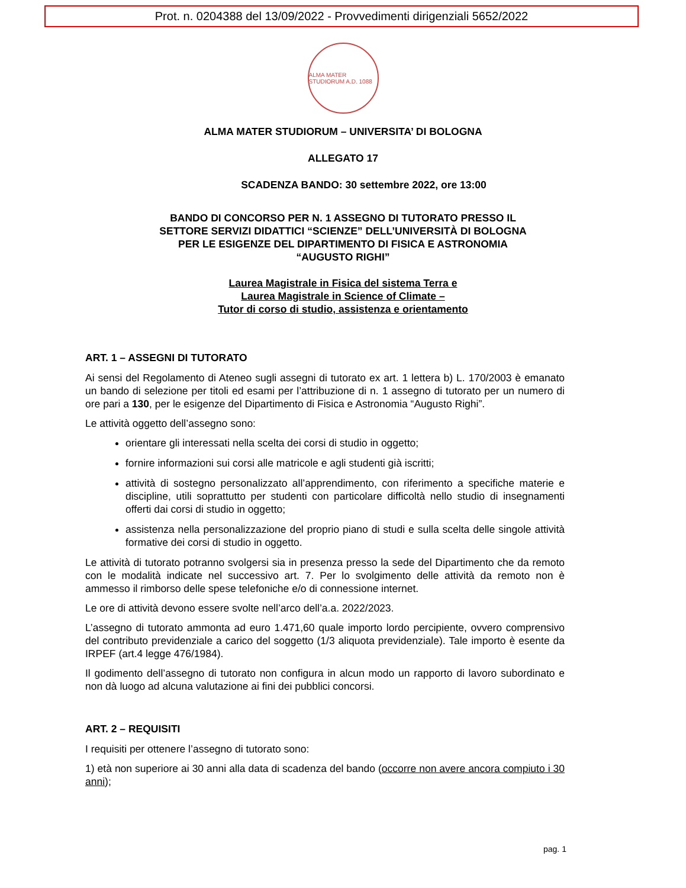Prot. n. 0204388 del 13/09/2022 - Provvedimenti dirigenziali 5652/2022
ALMA MATER STUDIORUM A.D. 1088
ALMA MATER STUDIORUM – UNIVERSITA’ DI BOLOGNA
ALLEGATO 17
SCADENZA BANDO: 30 settembre 2022, ore 13:00
BANDO DI CONCORSO PER N. 1 ASSEGNO DI TUTORATO PRESSO IL
SETTORE SERVIZI DIDATTICI “SCIENZE” DELL’UNIVERSITÀ DI BOLOGNA
PER LE ESIGENZE DEL DIPARTIMENTO DI FISICA E ASTRONOMIA
“AUGUSTO RIGHI”
Laurea Magistrale in Fisica del sistema Terra e
Laurea Magistrale in Science of Climate –
Tutor di corso di studio, assistenza e orientamento
ART. 1 – ASSEGNI DI TUTORATO
Ai sensi del Regolamento di Ateneo sugli assegni di tutorato ex art. 1 lettera b) L. 170/2003 è emanato un bando di selezione per titoli ed esami per l’attribuzione di n. 1 assegno di tutorato per un numero di ore pari a 130, per le esigenze del Dipartimento di Fisica e Astronomia “Augusto Righi”.
Le attività oggetto dell’assegno sono:
orientare gli interessati nella scelta dei corsi di studio in oggetto;
fornire informazioni sui corsi alle matricole e agli studenti già iscritti;
attività di sostegno personalizzato all’apprendimento, con riferimento a specifiche materie e discipline, utili soprattutto per studenti con particolare difficoltà nello studio di insegnamenti offerti dai corsi di studio in oggetto;
assistenza nella personalizzazione del proprio piano di studi e sulla scelta delle singole attività formative dei corsi di studio in oggetto.
Le attività di tutorato potranno svolgersi sia in presenza presso la sede del Dipartimento che da remoto con le modalità indicate nel successivo art. 7. Per lo svolgimento delle attività da remoto non è ammesso il rimborso delle spese telefoniche e/o di connessione internet.
Le ore di attività devono essere svolte nell’arco dell’a.a. 2022/2023.
L’assegno di tutorato ammonta ad euro 1.471,60 quale importo lordo percipiente, ovvero comprensivo del contributo previdenziale a carico del soggetto (1/3 aliquota previdenziale). Tale importo è esente da IRPEF (art.4 legge 476/1984).
Il godimento dell’assegno di tutorato non configura in alcun modo un rapporto di lavoro subordinato e non dà luogo ad alcuna valutazione ai fini dei pubblici concorsi.
ART. 2 – REQUISITI
I requisiti per ottenere l’assegno di tutorato sono:
1) età non superiore ai 30 anni alla data di scadenza del bando (occorre non avere ancora compiuto i 30 anni);
pag. 1